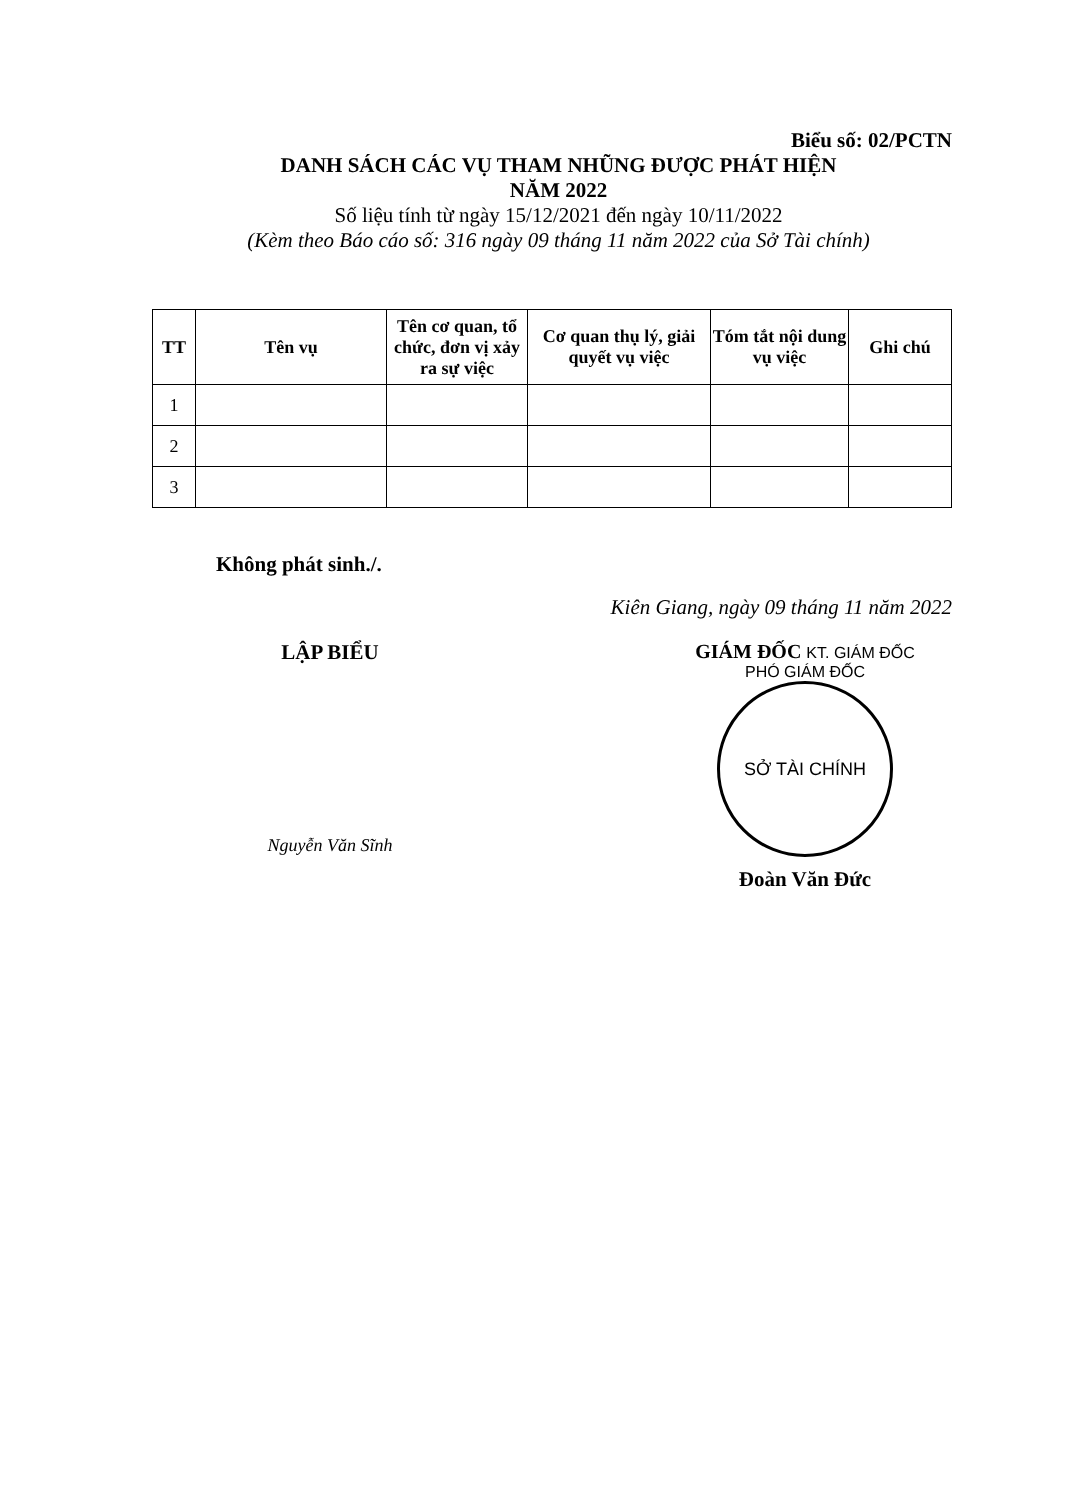Biểu số: 02/PCTN
DANH SÁCH CÁC VỤ THAM NHŨNG ĐƯỢC PHÁT HIỆN
NĂM 2022
Số liệu tính từ ngày 15/12/2021 đến ngày 10/11/2022
(Kèm theo Báo cáo số: 316 ngày 09 tháng 11 năm 2022 của Sở Tài chính)
| TT | Tên vụ | Tên cơ quan, tổ chức, đơn vị xảy ra sự việc | Cơ quan thụ lý, giải quyết vụ việc | Tóm tắt nội dung vụ việc | Ghi chú |
| --- | --- | --- | --- | --- | --- |
| 1 | | | | | |
| 2 | | | | | |
| 3 | | | | | |
Không phát sinh./.
Kiên Giang, ngày 09 tháng 11 năm 2022
LẬP BIỂU
Nguyễn Văn Sĩnh
GIÁM ĐỐC KT. GIÁM ĐỐC
PHÓ GIÁM ĐỐC
SỞ TÀI CHÍNH
Đoàn Văn Đức